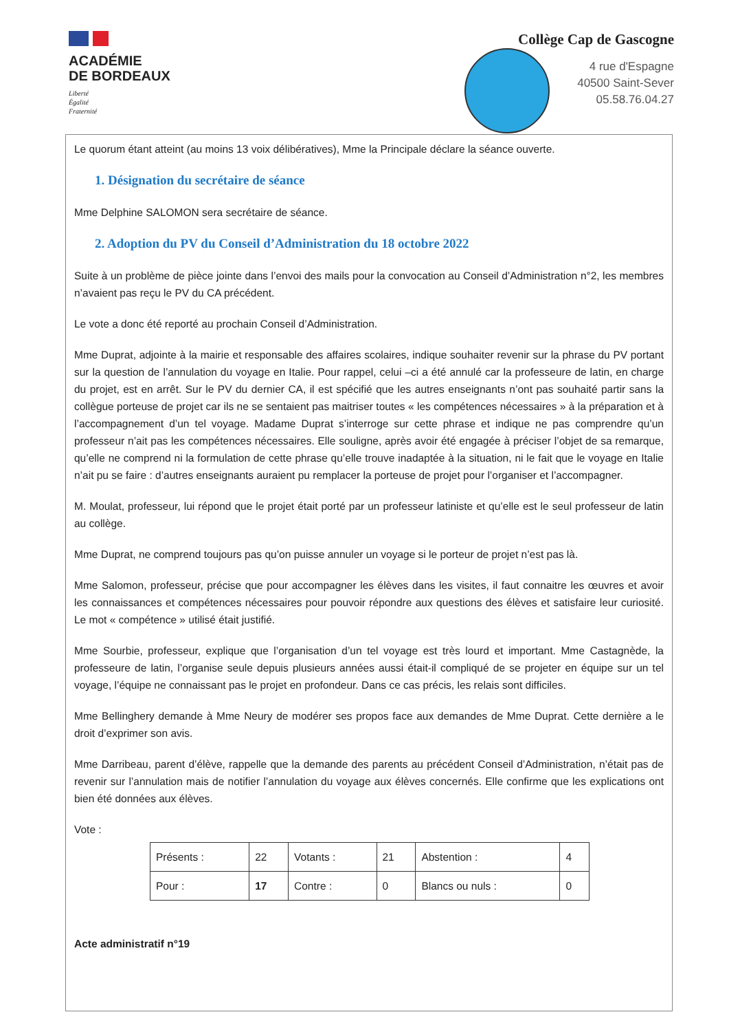ACADÉMIE
DE BORDEAUX
Liberté
Égalité
Fraternité
Collège Cap de Gascogne
4 rue d'Espagne
40500 Saint-Sever
05.58.76.04.27
Le quorum étant atteint (au moins 13 voix délibératives), Mme la Principale déclare la séance ouverte.
1. Désignation du secrétaire de séance
Mme Delphine SALOMON sera secrétaire de séance.
2. Adoption du PV du Conseil d’Administration du 18 octobre 2022
Suite à un problème de pièce jointe dans l’envoi des mails pour la convocation au Conseil d’Administration n°2, les membres n’avaient pas reçu le PV du CA précédent.
Le vote a donc été reporté au prochain Conseil d’Administration.
Mme Duprat, adjointe à la mairie et responsable des affaires scolaires, indique souhaiter revenir sur la phrase du PV portant sur la question de l’annulation du voyage en Italie. Pour rappel, celui –ci a été annulé car la professeure de latin, en charge du projet, est en arrêt. Sur le PV du dernier CA, il est spécifié que les autres enseignants n’ont pas souhaité partir sans la collègue porteuse de projet car ils ne se sentaient pas maitriser toutes « les compétences nécessaires » à la préparation et à l’accompagnement d’un tel voyage. Madame Duprat s’interroge sur cette phrase et indique ne pas comprendre qu’un professeur n’ait pas les compétences nécessaires. Elle souligne, après avoir été engagée à préciser l’objet de sa remarque, qu’elle ne comprend ni la formulation de cette phrase qu’elle trouve inadaptée à la situation, ni le fait que le voyage en Italie n’ait pu se faire : d’autres enseignants auraient pu remplacer la porteuse de projet pour l’organiser et l’accompagner.
M. Moulat, professeur, lui répond que le projet était porté par un professeur latiniste et qu’elle est le seul professeur de latin au collège.
Mme Duprat, ne comprend toujours pas qu’on puisse annuler un voyage si le porteur de projet n’est pas là.
Mme Salomon, professeur, précise que pour accompagner les élèves dans les visites, il faut connaitre les œuvres et avoir les connaissances et compétences nécessaires pour pouvoir répondre aux questions des élèves et satisfaire leur curiosité. Le mot « compétence » utilisé était justifié.
Mme Sourbie, professeur, explique que l’organisation d’un tel voyage est très lourd et important. Mme Castagnède, la professeure de latin, l’organise seule depuis plusieurs années aussi était-il compliqué de se projeter en équipe sur un tel voyage, l’équipe ne connaissant pas le projet en profondeur. Dans ce cas précis, les relais sont difficiles.
Mme Bellinghery demande à Mme Neury de modérer ses propos face aux demandes de Mme Duprat. Cette dernière a le droit d’exprimer son avis.
Mme Darribeau, parent d’élève, rappelle que la demande des parents au précédent Conseil d’Administration, n’était pas de revenir sur l’annulation mais de notifier l’annulation du voyage aux élèves concernés. Elle confirme que les explications ont bien été données aux élèves.
Vote :
| Présents : | 22 | Votants : | 21 | Abstention : | 4 |
| Pour : | 17 | Contre : | 0 | Blancs ou nuls : | 0 |
Acte administratif n°19